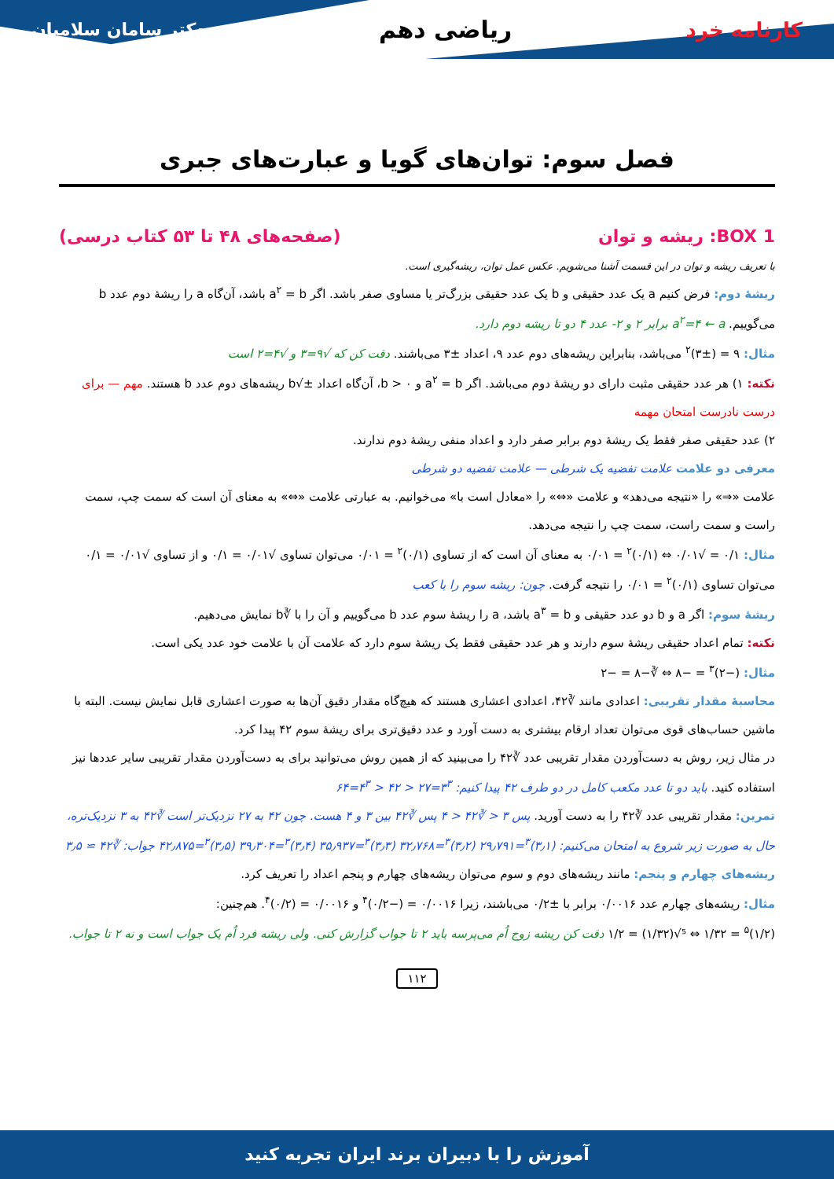کارنامه خرد
ریاضی دهم
دکتر سامان سلامیان
فصل سوم: توان‌های گویا و عبارت‌های جبری
BOX 1: ریشه و توان (صفحه‌های ۴۸ تا ۵۳ کتاب درسی)
با تعریف ریشه و توان در این قسمت آشنا می‌شویم. عکس عمل توان، ریشه‌گیری است.
ریشهٔ دوم: فرض کنیم a یک عدد حقیقی و b یک عدد حقیقی بزرگ‌تر یا مساوی صفر باشد. اگر a<sup>۲</sup> = b باشد، آن‌گاه a را ریشهٔ دوم عدد b می‌گوییم. a<sup>۲</sup>=۴ ← a برابر ۲ و ۲- عدد ۴ دو تا ریشه دوم دارد.
مثال: ۹ = (±۳)<sup>۲</sup> می‌باشد، بنابراین ریشه‌های دوم عدد ۹، اعداد ±۳ می‌باشند. دقت کن که √۹=۳ و √۴=۲ است
نکته: ۱) هر عدد حقیقی مثبت دارای دو ریشهٔ دوم می‌باشد. اگر a<sup>۲</sup> = b و b > ۰، آن‌گاه اعداد ±√b ریشه‌های دوم عدد b هستند. مهم — برای درست نادرست امتحان مهمه
۲) عدد حقیقی صفر فقط یک ریشهٔ دوم برابر صفر دارد و اعداد منفی ریشهٔ دوم ندارند.
معرفی دو علامت علامت تفضیه یک شرطی — علامت تفضیه دو شرطی
علامت «⇒» را «نتیجه می‌دهد» و علامت «⇔» را «معادل است با» می‌خوانیم. به عبارتی علامت «⇔» به معنای آن است که سمت چپ، سمت راست و سمت راست، سمت چپ را نتیجه می‌دهد.
مثال: ۰/۱ = √۰/۰۱ ⇔ (۰/۱)<sup>۲</sup> = ۰/۰۱ به معنای آن است که از تساوی (۰/۱)<sup>۲</sup> = ۰/۰۱ می‌توان تساوی √۰/۰۱ = ۰/۱ و از تساوی √۰/۰۱ = ۰/۱ می‌توان تساوی (۰/۱)<sup>۲</sup> = ۰/۰۱ را نتیجه گرفت. چون: ریشه سوم را با کعب
ریشهٔ سوم: اگر a و b دو عدد حقیقی و a<sup>۳</sup> = b باشد، a را ریشهٔ سوم عدد b می‌گوییم و آن را با ∛b نمایش می‌دهیم.
نکته: تمام اعداد حقیقی ریشهٔ سوم دارند و هر عدد حقیقی فقط یک ریشهٔ سوم دارد که علامت آن با علامت خود عدد یکی است.
مثال: (−۲)<sup>۳</sup> = −۸ ⇔ ∛−۸ = −۲
محاسبهٔ مقدار تقریبی: اعدادی مانند ∛۴۲، اعدادی اعشاری هستند که هیچ‌گاه مقدار دقیق آن‌ها به صورت اعشاری قابل نمایش نیست. البته با ماشین حساب‌های قوی می‌توان تعداد ارقام بیشتری به دست آورد و عدد دقیق‌تری برای ریشهٔ سوم ۴۲ پیدا کرد.
در مثال زیر، روش به دست‌آوردن مقدار تقریبی عدد ∛۴۲ را می‌بینید که از همین روش می‌توانید برای به دست‌آوردن مقدار تقریبی سایر عددها نیز استفاده کنید. باید دو تا عدد مکعب کامل در دو طرف ۴۲ پیدا کنیم: ۳<sup>۳</sup>=۲۷ < ۴۲ < ۴<sup>۳</sup>=۶۴
تمرین: مقدار تقریبی عدد ∛۴۲ را به دست آورید. پس ۳ < ∛۴۲ < ۴ پس ∛۴۲ بین ۳ و ۴ هست. چون ۴۲ به ۲۷ نزدیک‌تر است ∛۴۲ به ۳ نزدیک‌تره، حال به صورت زیر شروع به امتحان می‌کنیم: (۳٫۱)<sup>۳</sup>=۲۹٫۷۹۱ (۳٫۲)<sup>۳</sup>=۳۲٫۷۶۸ (۳٫۳)<sup>۳</sup>=۳۵٫۹۳۷ (۳٫۴)<sup>۳</sup>=۳۹٫۳۰۴ (۳٫۵)<sup>۳</sup>=۴۲٫۸۷۵ جواب: ∛۴۲ ≃ ۳٫۵
ریشه‌های چهارم و پنجم: مانند ریشه‌های دوم و سوم می‌توان ریشه‌های چهارم و پنجم اعداد را تعریف کرد.
مثال: ریشه‌های چهارم عدد ۰/۰۰۱۶ برابر با ±۰/۲ می‌باشند، زیرا ۰/۰۰۱۶ = (−۰/۲)<sup>۴</sup> و ۰/۰۰۱۶ = (۰/۲)<sup>۴</sup>. هم‌چنین:
(۱/۲)<sup>۵</sup> = ۱/۳۲ ⇔ ⁵√(۱/۳۲) = ۱/۲ دقت کن ریشه زوج اُم می‌پرسه باید ۲ تا جواب گزارش کنی. ولی ریشه فرد اُم یک جواب است و نه ۲ تا جواب.
۱۱۲
آموزش را با دبیران برند ایران تجربه کنید